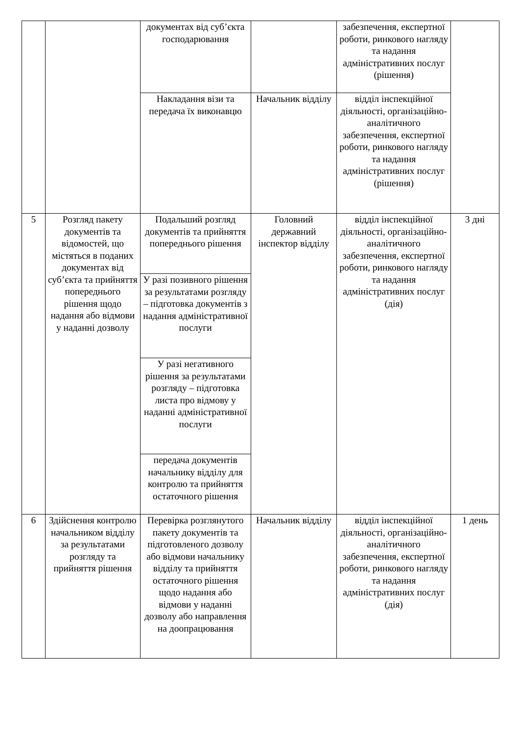| | | документах від суб’єкта господарювання | | забезпечення, експертної роботи, ринкового нагляду та надання адміністративних послуг (рішення) | |
| | | Накладання візи та передача їх виконавцю | Начальник відділу | відділ інспекційної діяльності, організаційно-аналітичного забезпечення, експертної роботи, ринкового нагляду та надання адміністративних послуг (рішення) | |
| 5 | Розгляд пакету документів та відомостей, що містяться в поданих документах від суб’єкта та прийняття попереднього рішення щодо надання або відмови у наданні дозволу | Подальший розгляд документів та прийняття попереднього рішення | Головний державний інспектор відділу | відділ інспекційної діяльності, організаційно-аналітичного забезпечення, експертної роботи, ринкового нагляду та надання адміністративних послуг (дія) | 3 дні |
| | | У разі позивного рішення за результатами розгляду – підготовка документів з надання адміністративної послуги | | | |
| | | У разі негативного рішення за результатами розгляду – підготовка листа про відмову у наданні адміністративної послуги | | | |
| | | передача документів начальнику відділу для контролю та прийняття остаточного рішення | | | |
| 6 | Здійснення контролю начальником відділу за результатами розгляду та прийняття рішення | Перевірка розглянутого пакету документів та підготовленого дозволу або відмови начальнику відділу та прийняття остаточного рішення щодо надання або відмови у наданні дозволу або направлення на доопрацювання | Начальник відділу | відділ інспекційної діяльності, організаційно-аналітичного забезпечення, експертної роботи, ринкового нагляду та надання адміністративних послуг (дія) | 1 день |